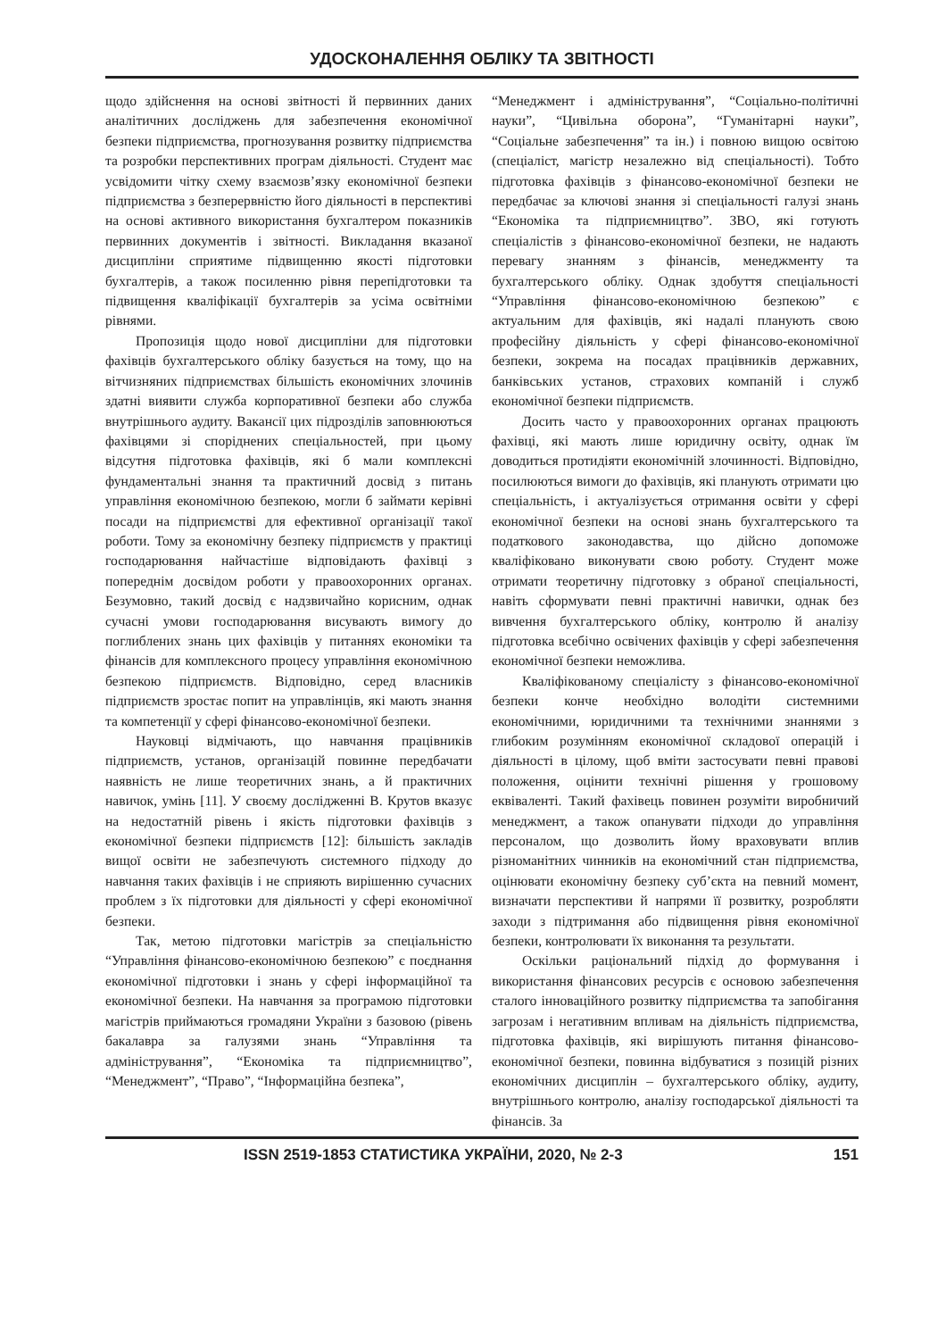УДОСКОНАЛЕННЯ ОБЛІКУ ТА ЗВІТНОСТІ
щодо здійснення на основі звітності й первинних даних аналітичних досліджень для забезпечення економічної безпеки підприємства, прогнозування розвитку підприємства та розробки перспективних програм діяльності. Студент має усвідомити чітку схему взаємозв’язку економічної безпеки підприємства з безперервністю його діяльності в перспективі на основі активного використання бухгалтером показників первинних документів і звітності. Викладання вказаної дисципліни сприятиме підвищенню якості підготовки бухгалтерів, а також посиленню рівня перепідготовки та підвищення кваліфікації бухгалтерів за усіма освітніми рівнями.
Пропозиція щодо нової дисципліни для підготовки фахівців бухгалтерського обліку базується на тому, що на вітчизняних підприємствах більшість економічних злочинів здатні виявити служба корпоративної безпеки або служба внутрішнього аудиту. Вакансії цих підрозділів заповнюються фахівцями зі споріднених спеціальностей, при цьому відсутня підготовка фахівців, які б мали комплексні фундаментальні знання та практичний досвід з питань управління економічною безпекою, могли б займати керівні посади на підприємстві для ефективної організації такої роботи. Тому за економічну безпеку підприємств у практиці господарювання найчастіше відповідають фахівці з попереднім досвідом роботи у правоохоронних органах. Безумовно, такий досвід є надзвичайно корисним, однак сучасні умови господарювання висувають вимогу до поглиблених знань цих фахівців у питаннях економіки та фінансів для комплексного процесу управління економічною безпекою підприємств. Відповідно, серед власників підприємств зростає попит на управлінців, які мають знання та компетенції у сфері фінансово-економічної безпеки.
Науковці відмічають, що навчання працівників підприємств, установ, організацій повинне передбачати наявність не лише теоретичних знань, а й практичних навичок, умінь [11]. У своєму дослідженні В. Крутов вказує на недостатній рівень і якість підготовки фахівців з економічної безпеки підприємств [12]: більшість закладів вищої освіти не забезпечують системного підходу до навчання таких фахівців і не сприяють вирішенню сучасних проблем з їх підготовки для діяльності у сфері економічної безпеки.
Так, метою підготовки магістрів за спеціальністю “Управління фінансово-економічною безпекою” є поєднання економічної підготовки і знань у сфері інформаційної та економічної безпеки. На навчання за програмою підготовки магістрів приймаються громадяни України з базовою (рівень бакалавра за галузями знань “Управління та адміністрування”, “Економіка та підприємництво”, “Менеджмент”, “Право”, “Інформаційна безпека”,
“Менеджмент і адміністрування”, “Соціально-політичні науки”, “Цивільна оборона”, “Гуманітарні науки”, “Соціальне забезпечення” та ін.) і повною вищою освітою (спеціаліст, магістр незалежно від спеціальності). Тобто підготовка фахівців з фінансово-економічної безпеки не передбачає за ключові знання зі спеціальності галузі знань “Економіка та підприємництво”. ЗВО, які готують спеціалістів з фінансово-економічної безпеки, не надають перевагу знанням з фінансів, менеджменту та бухгалтерського обліку. Однак здобуття спеціальності “Управління фінансово-економічною безпекою” є актуальним для фахівців, які надалі планують свою професійну діяльність у сфері фінансово-економічної безпеки, зокрема на посадах працівників державних, банківських установ, страхових компаній і служб економічної безпеки підприємств.
Досить часто у правоохоронних органах працюють фахівці, які мають лише юридичну освіту, однак їм доводиться протидіяти економічній злочинності. Відповідно, посилюються вимоги до фахівців, які планують отримати цю спеціальність, і актуалізується отримання освіти у сфері економічної безпеки на основі знань бухгалтерського та податкового законодавства, що дійсно допоможе кваліфіковано виконувати свою роботу. Студент може отримати теоретичну підготовку з обраної спеціальності, навіть сформувати певні практичні навички, однак без вивчення бухгалтерського обліку, контролю й аналізу підготовка всебічно освічених фахівців у сфері забезпечення економічної безпеки неможлива.
Кваліфікованому спеціалісту з фінансово-економічної безпеки конче необхідно володіти системними економічними, юридичними та технічними знаннями з глибоким розумінням економічної складової операцій і діяльності в цілому, щоб вміти застосувати певні правові положення, оцінити технічні рішення у грошовому еквіваленті. Такий фахівець повинен розуміти виробничий менеджмент, а також опанувати підходи до управління персоналом, що дозволить йому враховувати вплив різноманітних чинників на економічний стан підприємства, оцінювати економічну безпеку суб’єкта на певний момент, визначати перспективи й напрями її розвитку, розробляти заходи з підтримання або підвищення рівня економічної безпеки, контролювати їх виконання та результати.
Оскільки раціональний підхід до формування і використання фінансових ресурсів є основою забезпечення сталого інноваційного розвитку підприємства та запобігання загрозам і негативним впливам на діяльність підприємства, підготовка фахівців, які вирішують питання фінансово-економічної безпеки, повинна відбуватися з позицій різних економічних дисциплін – бухгалтерського обліку, аудиту, внутрішнього контролю, аналізу господарської діяльності та фінансів. За
ISSN 2519-1853 СТАТИСТИКА УКРАЇНИ, 2020, № 2-3 151